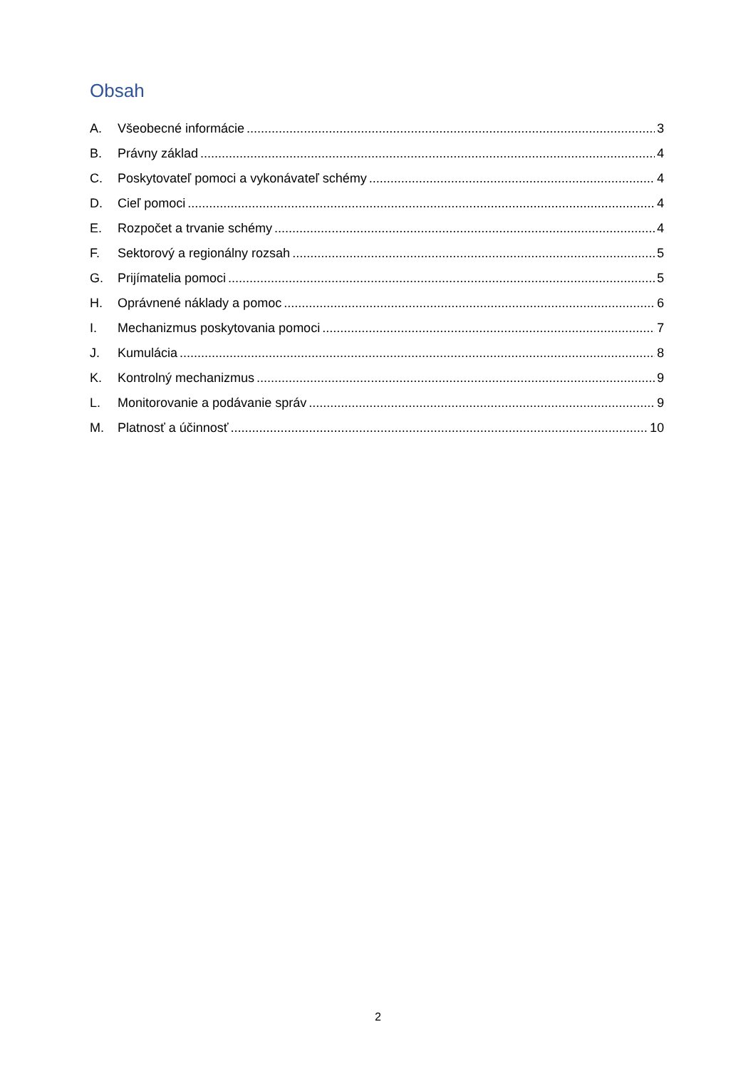Obsah
A. Všeobecné informácie 3
B. Právny základ 4
C. Poskytovateľ pomoci a vykonávateľ schémy 4
D. Cieľ pomoci 4
E. Rozpočet a trvanie schémy 4
F. Sektorový a regionálny rozsah 5
G. Prijímatelia pomoci 5
H. Oprávnené náklady a pomoc 6
I. Mechanizmus poskytovania pomoci 7
J. Kumulácia 8
K. Kontrolný mechanizmus 9
L. Monitorovanie a podávanie správ 9
M. Platnosť a účinnosť 10
2